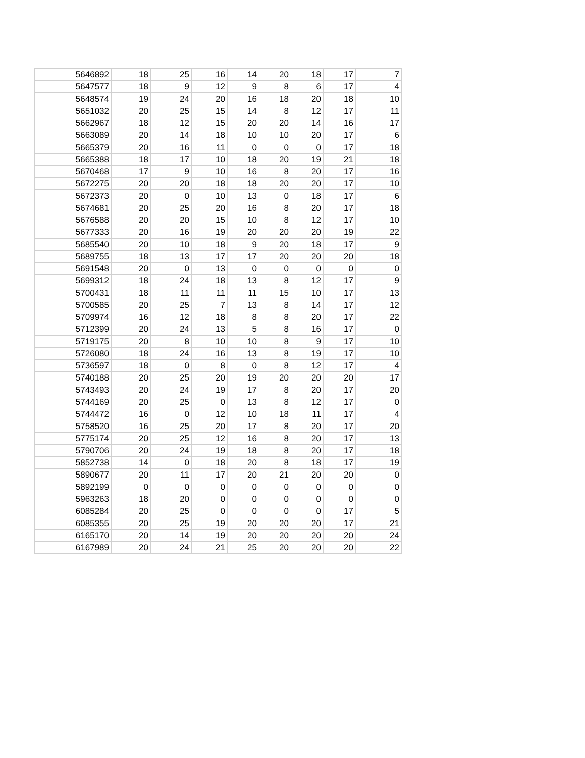| 5646892 | 18 | 25 | 16 | 14 | 20 | 18 | 17 | 7 |
| 5647577 | 18 | 9 | 12 | 9 | 8 | 6 | 17 | 4 |
| 5648574 | 19 | 24 | 20 | 16 | 18 | 20 | 18 | 10 |
| 5651032 | 20 | 25 | 15 | 14 | 8 | 12 | 17 | 11 |
| 5662967 | 18 | 12 | 15 | 20 | 20 | 14 | 16 | 17 |
| 5663089 | 20 | 14 | 18 | 10 | 10 | 20 | 17 | 6 |
| 5665379 | 20 | 16 | 11 | 0 | 0 | 0 | 17 | 18 |
| 5665388 | 18 | 17 | 10 | 18 | 20 | 19 | 21 | 18 |
| 5670468 | 17 | 9 | 10 | 16 | 8 | 20 | 17 | 16 |
| 5672275 | 20 | 20 | 18 | 18 | 20 | 20 | 17 | 10 |
| 5672373 | 20 | 0 | 10 | 13 | 0 | 18 | 17 | 6 |
| 5674681 | 20 | 25 | 20 | 16 | 8 | 20 | 17 | 18 |
| 5676588 | 20 | 20 | 15 | 10 | 8 | 12 | 17 | 10 |
| 5677333 | 20 | 16 | 19 | 20 | 20 | 20 | 19 | 22 |
| 5685540 | 20 | 10 | 18 | 9 | 20 | 18 | 17 | 9 |
| 5689755 | 18 | 13 | 17 | 17 | 20 | 20 | 20 | 18 |
| 5691548 | 20 | 0 | 13 | 0 | 0 | 0 | 0 | 0 |
| 5699312 | 18 | 24 | 18 | 13 | 8 | 12 | 17 | 9 |
| 5700431 | 18 | 11 | 11 | 11 | 15 | 10 | 17 | 13 |
| 5700585 | 20 | 25 | 7 | 13 | 8 | 14 | 17 | 12 |
| 5709974 | 16 | 12 | 18 | 8 | 8 | 20 | 17 | 22 |
| 5712399 | 20 | 24 | 13 | 5 | 8 | 16 | 17 | 0 |
| 5719175 | 20 | 8 | 10 | 10 | 8 | 9 | 17 | 10 |
| 5726080 | 18 | 24 | 16 | 13 | 8 | 19 | 17 | 10 |
| 5736597 | 18 | 0 | 8 | 0 | 8 | 12 | 17 | 4 |
| 5740188 | 20 | 25 | 20 | 19 | 20 | 20 | 20 | 17 |
| 5743493 | 20 | 24 | 19 | 17 | 8 | 20 | 17 | 20 |
| 5744169 | 20 | 25 | 0 | 13 | 8 | 12 | 17 | 0 |
| 5744472 | 16 | 0 | 12 | 10 | 18 | 11 | 17 | 4 |
| 5758520 | 16 | 25 | 20 | 17 | 8 | 20 | 17 | 20 |
| 5775174 | 20 | 25 | 12 | 16 | 8 | 20 | 17 | 13 |
| 5790706 | 20 | 24 | 19 | 18 | 8 | 20 | 17 | 18 |
| 5852738 | 14 | 0 | 18 | 20 | 8 | 18 | 17 | 19 |
| 5890677 | 20 | 11 | 17 | 20 | 21 | 20 | 20 | 0 |
| 5892199 | 0 | 0 | 0 | 0 | 0 | 0 | 0 | 0 |
| 5963263 | 18 | 20 | 0 | 0 | 0 | 0 | 0 | 0 |
| 6085284 | 20 | 25 | 0 | 0 | 0 | 0 | 17 | 5 |
| 6085355 | 20 | 25 | 19 | 20 | 20 | 20 | 17 | 21 |
| 6165170 | 20 | 14 | 19 | 20 | 20 | 20 | 20 | 24 |
| 6167989 | 20 | 24 | 21 | 25 | 20 | 20 | 20 | 22 |